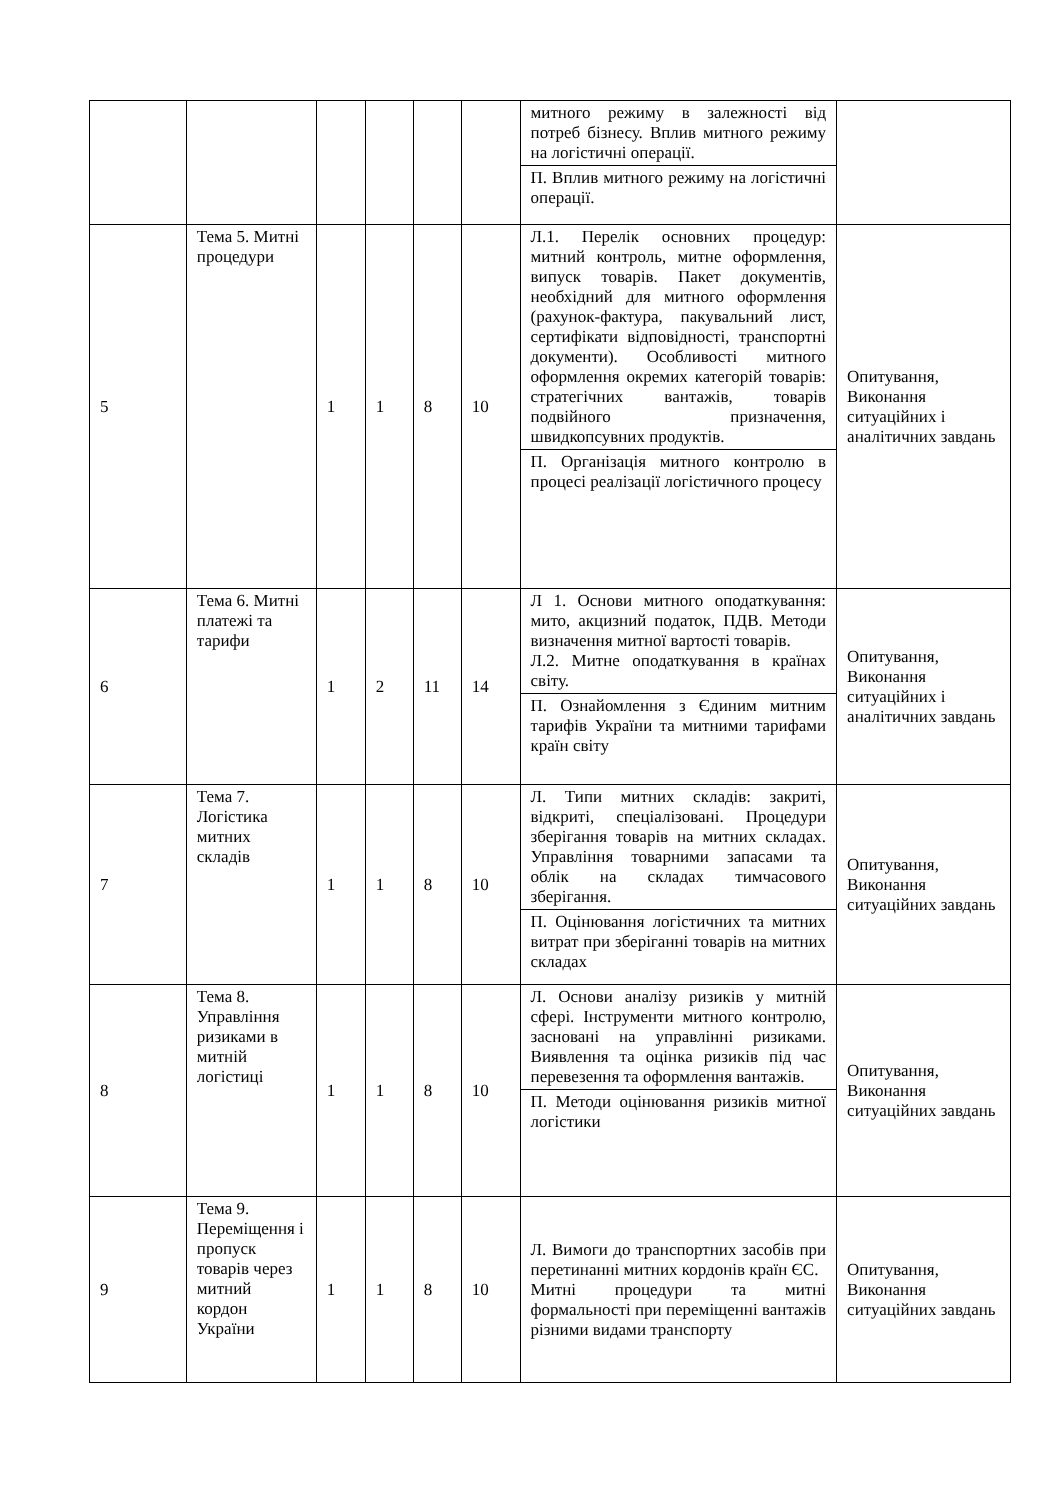| | | | | | | митного режиму в залежності від потреб бізнесу. Вплив митного режиму на логістичні операції. П. Вплив митного режиму на логістичні операції. | |
| 5 | Тема 5. Митні процедури | 1 | 1 | 8 | 10 | Л.1. Перелік основних процедур: митний контроль, митне оформлення, випуск товарів. Пакет документів, необхідний для митного оформлення (рахунок-фактура, пакувальний лист, сертифікати відповідності, транспортні документи). Особливості митного оформлення окремих категорій товарів: стратегічних вантажів, товарів подвійного призначення, швидкопсувних продуктів. П. Організація митного контролю в процесі реалізації логістичного процесу | Опитування, Виконання ситуаційних і аналітичних завдань |
| 6 | Тема 6. Митні платежі та тарифи | 1 | 2 | 11 | 14 | Л 1. Основи митного оподаткування: мито, акцизний податок, ПДВ. Методи визначення митної вартості товарів. Л.2. Митне оподаткування в країнах світу. П. Ознайомлення з Єдиним митним тарифів України та митними тарифами країн світу | Опитування, Виконання ситуаційних і аналітичних завдань |
| 7 | Тема 7. Логістика митних складів | 1 | 1 | 8 | 10 | Л. Типи митних складів: закриті, відкриті, спеціалізовані. Процедури зберігання товарів на митних складах. Управління товарними запасами та облік на складах тимчасового зберігання. П. Оцінювання логістичних та митних витрат при зберіганні товарів на митних складах | Опитування, Виконання ситуаційних завдань |
| 8 | Тема 8. Управління ризиками в митній логістиці | 1 | 1 | 8 | 10 | Л. Основи аналізу ризиків у митній сфері. Інструменти митного контролю, засновані на управлінні ризиками. Виявлення та оцінка ризиків під час перевезення та оформлення вантажів. П. Методи оцінювання ризиків митної логістики | Опитування, Виконання ситуаційних завдань |
| 9 | Тема 9. Переміщення і пропуск товарів через митний кордон України | 1 | 1 | 8 | 10 | Л. Вимоги до транспортних засобів при перетинанні митних кордонів країн ЄС. Митні процедури та митні формальності при переміщенні вантажів різними видами транспорту | Опитування, Виконання ситуаційних завдань |